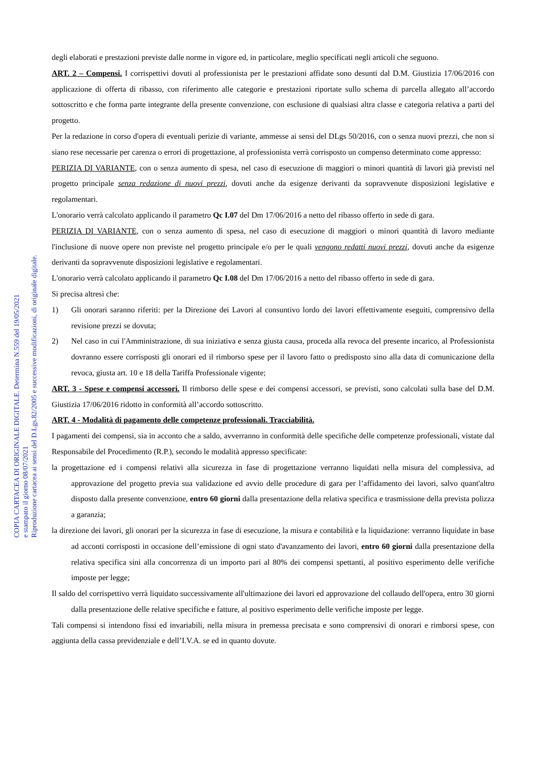degli elaborati e prestazioni previste dalle norme in vigore ed, in particolare, meglio specificati negli articoli che seguono.
ART. 2 – Compensi. I corrispettivi dovuti al professionista per le prestazioni affidate sono desunti dal D.M. Giustizia 17/06/2016 con applicazione di offerta di ribasso, con riferimento alle categorie e prestazioni riportate sullo schema di parcella allegato all’accordo sottoscritto e che forma parte integrante della presente convenzione, con esclusione di qualsiasi altra classe e categoria relativa a parti del progetto.
Per la redazione in corso d'opera di eventuali perizie di variante, ammesse ai sensi del DLgs 50/2016, con o senza nuovi prezzi, che non si siano rese necessarie per carenza o errori di progettazione, al professionista verrà corrisposto un compenso determinato come appresso:
PERIZIA DI VARIANTE, con o senza aumento di spesa, nel caso di esecuzione di maggiori o minori quantità di lavori già previsti nel progetto principale senza redazione di nuovi prezzi, dovuti anche da esigenze derivanti da sopravvenute disposizioni legislative e regolamentari.
L'onorario verrà calcolato applicando il parametro Qc I.07 del Dm 17/06/2016 a netto del ribasso offerto in sede di gara.
PERIZIA DI VARIANTE, con o senza aumento di spesa, nel caso di esecuzione di maggiori o minori quantità di lavoro mediante l'inclusione di nuove opere non previste nel progetto principale e/o per le quali vengono redatti nuovi prezzi, dovuti anche da esigenze derivanti da sopravvenute disposizioni legislative e regolamentari.
L'onorario verrà calcolato applicando il parametro Qc I.08 del Dm 17/06/2016 a netto del ribasso offerto in sede di gara.
Si precisa altresì che:
1) Gli onorari saranno riferiti: per la Direzione dei Lavori al consuntivo lordo dei lavori effettivamente eseguiti, comprensivo della revisione prezzi se dovuta;
2) Nel caso in cui l'Amministrazione, di sua iniziativa e senza giusta causa, proceda alla revoca del presente incarico, al Professionista dovranno essere corrisposti gli onorari ed il rimborso spese per il lavoro fatto o predisposto sino alla data di comunicazione della revoca, giusta art. 10 e 18 della Tariffa Professionale vigente;
ART. 3 - Spese e compensi accessori. Il rimborso delle spese e dei compensi accessori, se previsti, sono calcolati sulla base del D.M. Giustizia 17/06/2016 ridotto in conformità all’accordo sottoscritto.
ART. 4 - Modalità di pagamento delle competenze professionali. Tracciabilità.
I pagamenti dei compensi, sia in acconto che a saldo, avverranno in conformità delle specifiche delle competenze professionali, vistate dal Responsabile del Procedimento (R.P.), secondo le modalità appresso specificate:
la progettazione ed i compensi relativi alla sicurezza in fase di progettazione verranno liquidati nella misura del complessiva, ad approvazione del progetto previa sua validazione ed avvio delle procedure di gara per l’affidamento dei lavori, salvo quant'altro disposto dalla presente convenzione, entro 60 giorni dalla presentazione della relativa specifica e trasmissione della prevista polizza a garanzia;
la direzione dei lavori, gli onorari per la sicurezza in fase di esecuzione, la misura e contabilità e la liquidazione: verranno liquidate in base ad acconti corrisposti in occasione dell’emissione di ogni stato d'avanzamento dei lavori, entro 60 giorni dalla presentazione della relativa specifica sini alla concorrenza di un importo pari al 80% dei compensi spettanti, al positivo esperimento delle verifiche imposte per legge;
Il saldo del corrispettivo verrà liquidato successivamente all'ultimazione dei lavori ed approvazione del collaudo dell'opera, entro 30 giorni dalla presentazione delle relative specifiche e fatture, al positivo esperimento delle verifiche imposte per legge.
Tali compensi si intendono fissi ed invariabili, nella misura in premessa precisata e sono comprensivi di onorari e rimborsi spese, con aggiunta della cassa previdenziale e dell’I.V.A. se ed in quanto dovute.
COPIA CARTACEA DI ORIGINALE DIGITALE. Determina N.559 del 19/05/2021
e stampato il giorno 08/07/2021
Riproduzione cartacea ai sensi del D.Lgs.82/2005 e successive modificazioni, di originale digitale.